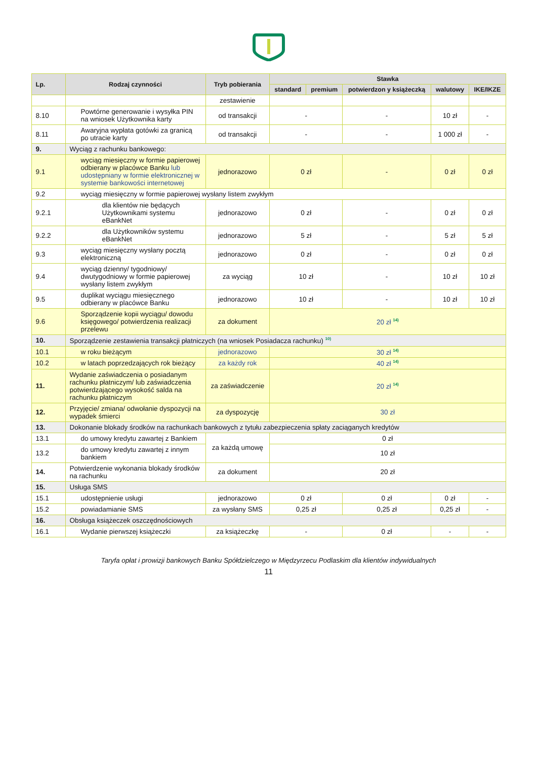| Lp. | Rodzaj czynności | Tryb pobierania | Stawka | | | | |
| --- | --- | --- | --- | --- | --- | --- | --- |
| | | | standard | premium | potwierdzon y książeczką | walutowy | IKE/IKZE |
| | | zestawienie | | | | | |
| 8.10 | Powtórne generowanie i wysyłka PIN na wniosek Użytkownika karty | od transakcji | - | | - | 10 zł | - |
| 8.11 | Awaryjna wypłata gotówki za granicą po utracie karty | od transakcji | - | | - | 1 000 zł | - |
| 9. | Wyciąg z rachunku bankowego: | | | | | | |
| 9.1 | wyciąg miesięczny w formie papierowej odbierany w placówce Banku lub udostępniany w formie elektronicznej w systemie bankowości internetowej | jednorazowo | 0 zł | | - | 0 zł | 0 zł |
| 9.2 | wyciąg miesięczny w formie papierowej wysłany listem zwykłym | | | | | | |
| 9.2.1 | dla klientów nie będących Użytkownikami systemu eBankNet | jednorazowo | 0 zł | | - | 0 zł | 0 zł |
| 9.2.2 | dla Użytkowników systemu eBankNet | jednorazowo | 5 zł | | - | 5 zł | 5 zł |
| 9.3 | wyciąg miesięczny wysłany pocztą elektroniczną | jednorazowo | 0 zł | | - | 0 zł | 0 zł |
| 9.4 | wyciąg dzienny/ tygodniowy/ dwutygodniowy w formie papierowej wysłany listem zwykłym | za wyciąg | 10 zł | | - | 10 zł | 10 zł |
| 9.5 | duplikat wyciągu miesięcznego odbierany w placówce Banku | jednorazowo | 10 zł | | - | 10 zł | 10 zł |
| 9.6 | Sporządzenie kopii wyciągu/ dowodu księgowego/ potwierdzenia realizacji przelewu | za dokument | 20 zł <sup>14)</sup> | | | | |
| 10. | Sporządzenie zestawienia transakcji płatniczych (na wniosek Posiadacza rachunku) <sup>10)</sup> | | | | | | |
| 10.1 | w roku bieżącym | jednorazowo | 30 zł <sup>14)</sup> | | | | |
| 10.2 | w latach poprzedzających rok bieżący | za każdy rok | 40 zł <sup>14)</sup> | | | | |
| 11. | Wydanie zaświadczenia o posiadanym rachunku płatniczym/ lub zaświadczenia potwierdzającego wysokość salda na rachunku płatniczym | za zaświadczenie | 20 zł <sup>14)</sup> | | | | |
| 12. | Przyjęcie/ zmiana/ odwołanie dyspozycji na wypadek śmierci | za dyspozycję | 30 zł | | | | |
| 13. | Dokonanie blokady środków na rachunkach bankowych z tytułu zabezpieczenia spłaty zaciąganych kredytów | | | | | | |
| 13.1 | do umowy kredytu zawartej z Bankiem | za każdą umowę | 0 zł | | | | |
| 13.2 | do umowy kredytu zawartej z innym bankiem | | 10 zł | | | | |
| 14. | Potwierdzenie wykonania blokady środków na rachunku | za dokument | 20 zł | | | | |
| 15. | Usługa SMS | | | | | | |
| 15.1 | udostępnienie usługi | jednorazowo | 0 zł | | 0 zł | 0 zł | - |
| 15.2 | powiadamianie SMS | za wysłany SMS | 0,25 zł | | 0,25 zł | 0,25 zł | - |
| 16. | Obsługa książeczek oszczędnościowych | | | | | | |
| 16.1 | Wydanie pierwszej książeczki | za książeczkę | - | | 0 zł | - | - |
Taryfa opłat i prowizji bankowych Banku Spółdzielczego w Międzyrzecu Podlaskim dla klientów indywidualnych
11